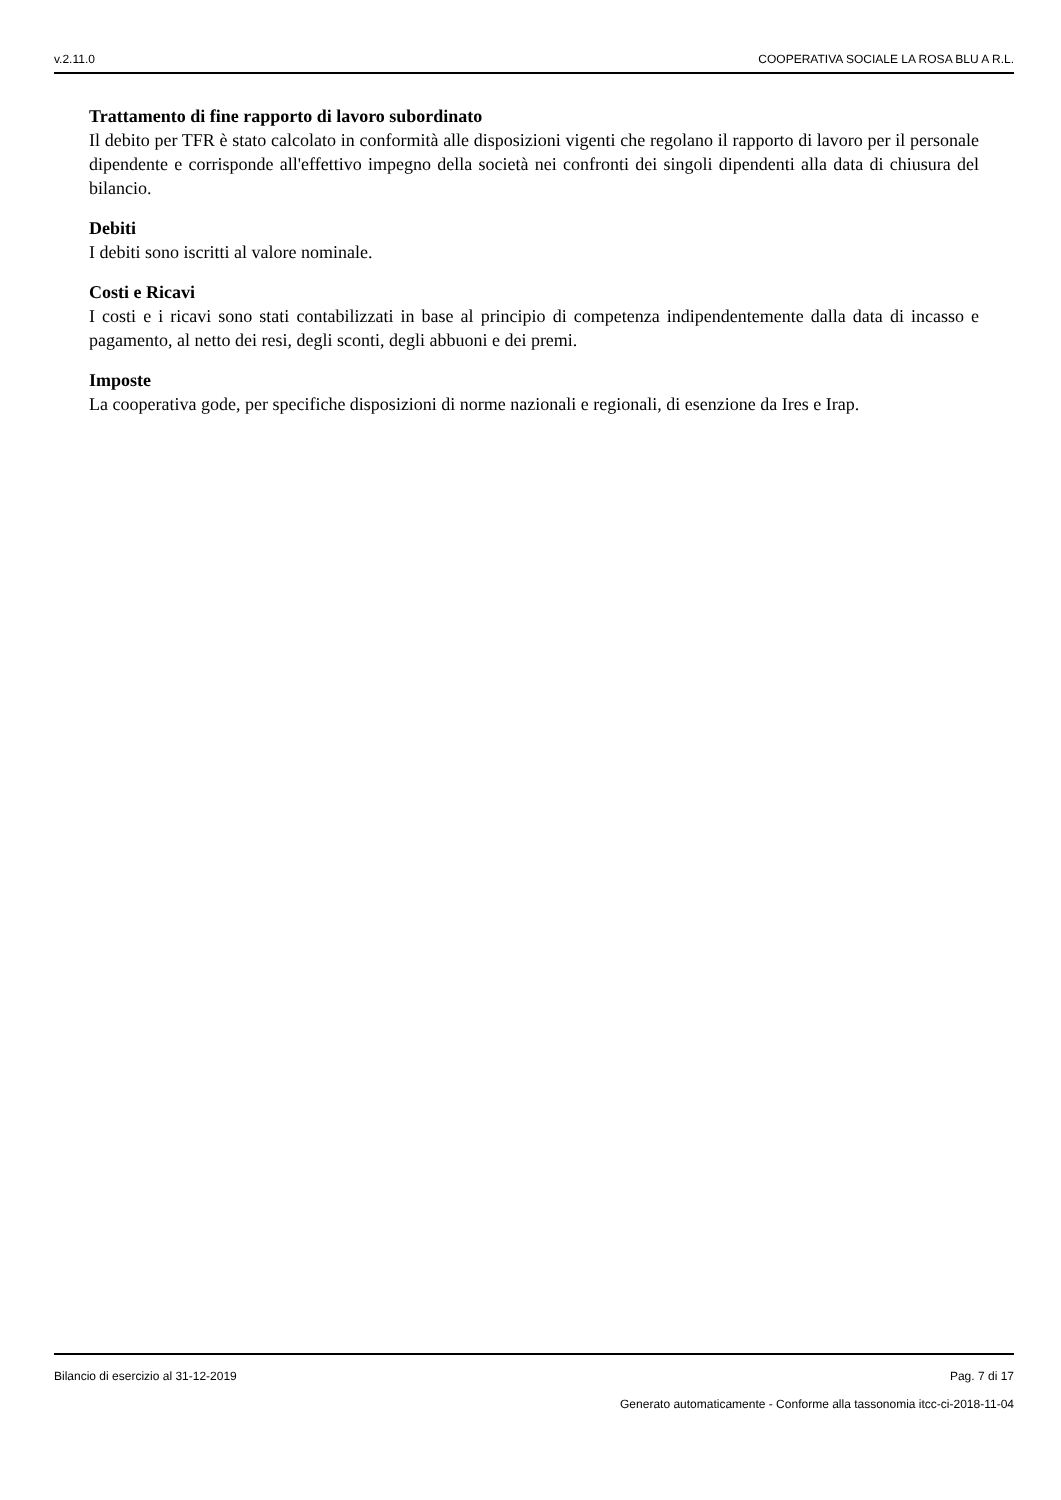v.2.11.0 COOPERATIVA SOCIALE LA ROSA BLU A R.L.
Trattamento di fine rapporto di lavoro subordinato
Il debito per TFR è stato calcolato in conformità alle disposizioni vigenti che regolano il rapporto di lavoro per il personale dipendente e corrisponde all'effettivo impegno della società nei confronti dei singoli dipendenti alla data di chiusura del bilancio.
Debiti
I debiti sono iscritti al valore nominale.
Costi e Ricavi
I costi e i ricavi sono stati contabilizzati in base al principio di competenza indipendentemente dalla data di incasso e pagamento, al netto dei resi, degli sconti, degli abbuoni e dei premi.
Imposte
La cooperativa gode, per specifiche disposizioni di norme nazionali e regionali, di esenzione da Ires e Irap.
Bilancio di esercizio al 31-12-2019 Pag. 7 di 17
Generato automaticamente - Conforme alla tassonomia itcc-ci-2018-11-04